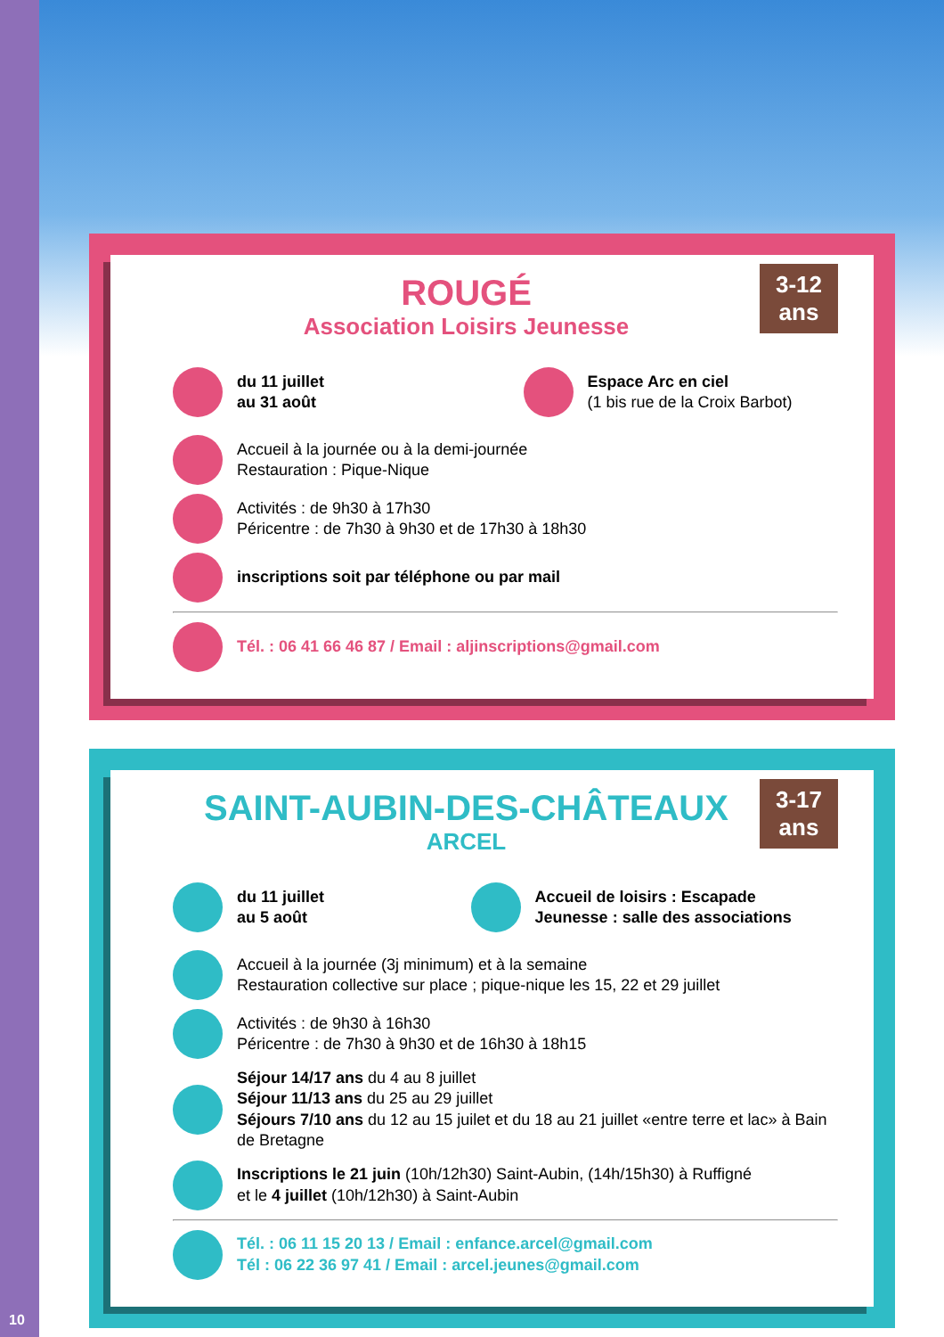3-12
ans
ROUGÉ
Association Loisirs Jeunesse
du 11 juillet
au 31 août
Espace Arc en ciel
(1 bis rue de la Croix Barbot)
Accueil à la journée ou à la demi-journée
Restauration : Pique-Nique
Activités : de 9h30 à 17h30
Péricentre : de 7h30 à 9h30 et de 17h30 à 18h30
inscriptions soit par téléphone ou par mail
Tél. : 06 41 66 46 87 / Email : aljinscriptions@gmail.com
3-17
ans
SAINT-AUBIN-DES-CHÂTEAUX
ARCEL
du 11 juillet
au 5 août
Accueil de loisirs : Escapade
Jeunesse : salle des associations
Accueil à la journée (3j minimum) et à la semaine
Restauration collective sur place ; pique-nique les 15, 22 et 29 juillet
Activités : de 9h30 à 16h30
Péricentre : de 7h30 à 9h30 et de 16h30 à 18h15
Séjour 14/17 ans du 4 au 8 juillet
Séjour 11/13 ans du 25 au 29 juillet
Séjours 7/10 ans du 12 au 15 juilet et du 18 au 21 juillet «entre terre et lac» à Bain de Bretagne
Inscriptions le 21 juin (10h/12h30) Saint-Aubin, (14h/15h30) à Ruffigné
et le 4 juillet (10h/12h30) à Saint-Aubin
Tél. : 06 11 15 20 13 / Email : enfance.arcel@gmail.com
Tél : 06 22 36 97 41 / Email : arcel.jeunes@gmail.com
10